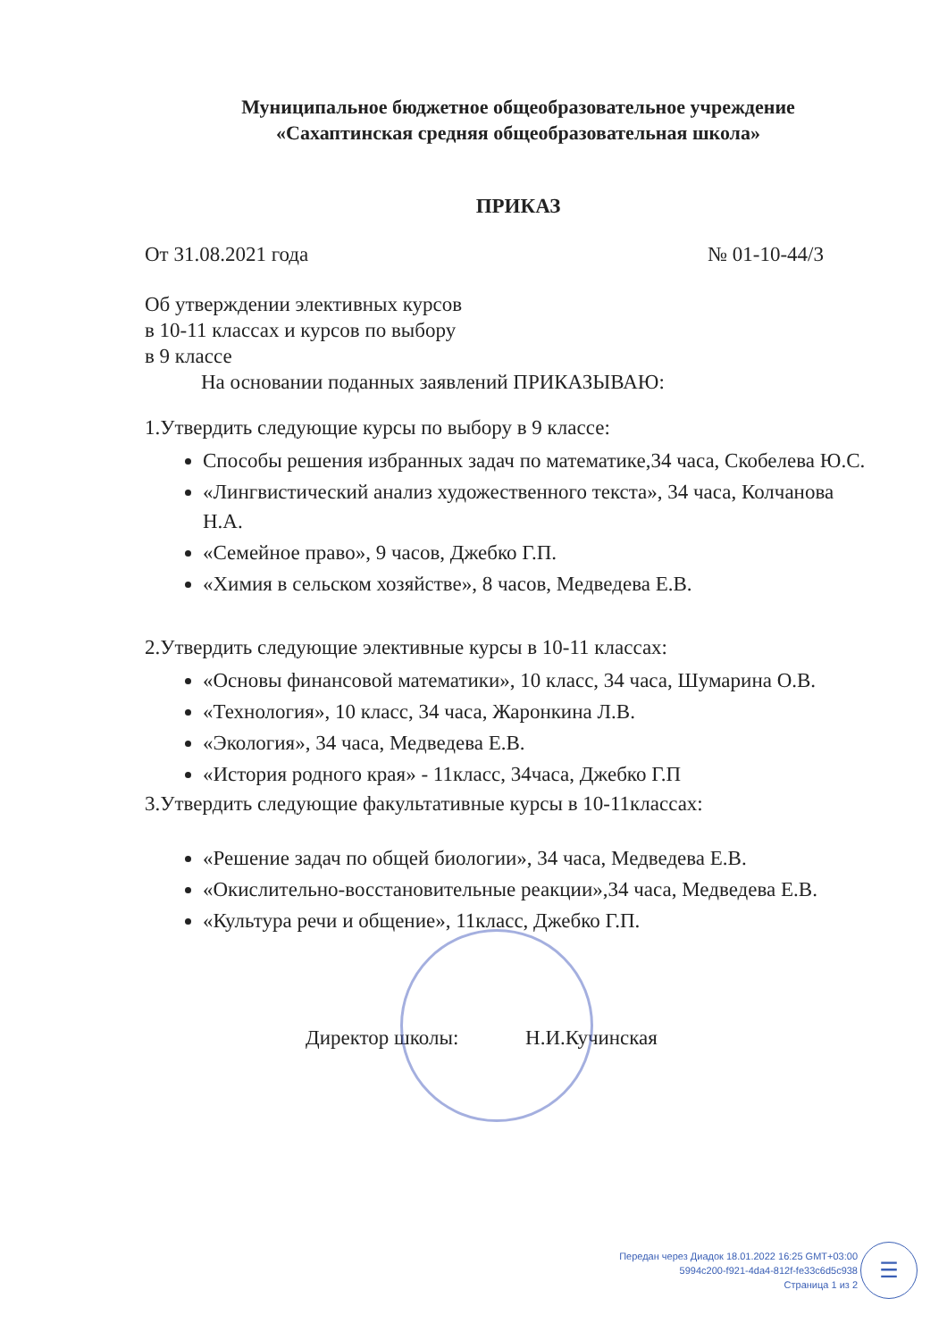Муниципальное бюджетное общеобразовательное учреждение
«Сахаптинская средняя общеобразовательная школа»
ПРИКАЗ
От 31.08.2021 года № 01-10-44/3
Об утверждении элективных курсов
в 10-11 классах и курсов по выбору
в 9 классе
На основании поданных заявлений ПРИКАЗЫВАЮ:
1.Утвердить следующие курсы по выбору в 9 классе:
Способы решения избранных задач по математике,34 часа, Скобелева Ю.С.
«Лингвистический анализ художественного текста», 34 часа, Колчанова Н.А.
«Семейное право», 9 часов, Джебко Г.П.
«Химия в сельском хозяйстве», 8 часов, Медведева Е.В.
2.Утвердить следующие элективные курсы в 10-11 классах:
«Основы финансовой математики», 10 класс, 34 часа, Шумарина О.В.
«Технология», 10 класс, 34 часа, Жаронкина Л.В.
«Экология», 34 часа, Медведева Е.В.
«История родного края» - 11класс, 34часа, Джебко Г.П
3.Утвердить следующие факультативные курсы в 10-11классах:
«Решение задач по общей биологии», 34 часа, Медведева Е.В.
«Окислительно-восстановительные реакции»,34 часа, Медведева Е.В.
«Культура речи и общение», 11класс, Джебко Г.П.
Директор школы: Н.И.Кучинская
Передан через Диадок 18.01.2022 16:25 GMT+03:00
5994c200-f921-4da4-812f-fe33c6d5c938
Страница 1 из 2
☰